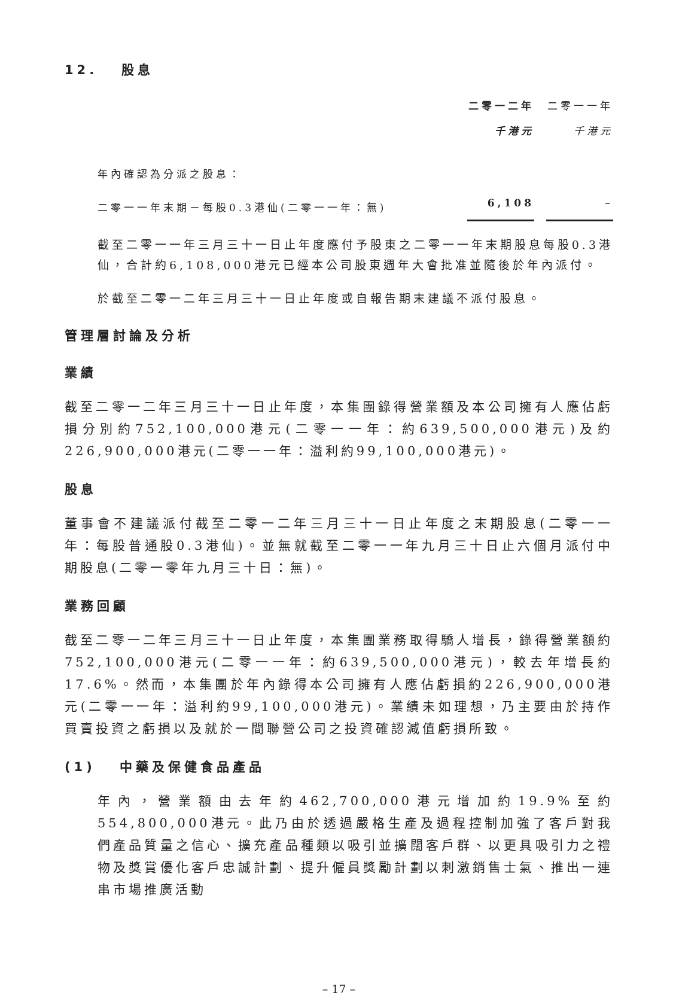12. 股息
| | 二零一二年 | | 二零一一年 |
| | 千港元 | | 千港元 |
| 年內確認為分派之股息： | | | |
| 二零一一年末期－每股0.3港仙(二零一一年：無) | 6,108 | | – |
截至二零一一年三月三十一日止年度應付予股東之二零一一年末期股息每股0.3港仙，合計約6,108,000港元已經本公司股東週年大會批准並隨後於年內派付。
於截至二零一二年三月三十一日止年度或自報告期末建議不派付股息。
管理層討論及分析
業績
截至二零一二年三月三十一日止年度，本集團錄得營業額及本公司擁有人應佔虧損分別約752,100,000港元(二零一一年：約639,500,000港元)及約226,900,000港元(二零一一年：溢利約99,100,000港元)。
股息
董事會不建議派付截至二零一二年三月三十一日止年度之末期股息(二零一一年：每股普通股0.3港仙)。並無就截至二零一一年九月三十日止六個月派付中期股息(二零一零年九月三十日：無)。
業務回顧
截至二零一二年三月三十一日止年度，本集團業務取得驕人增長，錄得營業額約752,100,000港元(二零一一年：約639,500,000港元)，較去年增長約17.6%。然而，本集團於年內錄得本公司擁有人應佔虧損約226,900,000港元(二零一一年：溢利約99,100,000港元)。業績未如理想，乃主要由於持作買賣投資之虧損以及就於一間聯營公司之投資確認減值虧損所致。
(1) 中藥及保健食品產品
年內，營業額由去年約462,700,000港元增加約19.9%至約554,800,000港元。此乃由於透過嚴格生產及過程控制加強了客戶對我們產品質量之信心、擴充產品種類以吸引並擴闊客戶群、以更具吸引力之禮物及獎賞優化客戶忠誠計劃、提升僱員獎勵計劃以刺激銷售士氣、推出一連串市場推廣活動
– 17 –